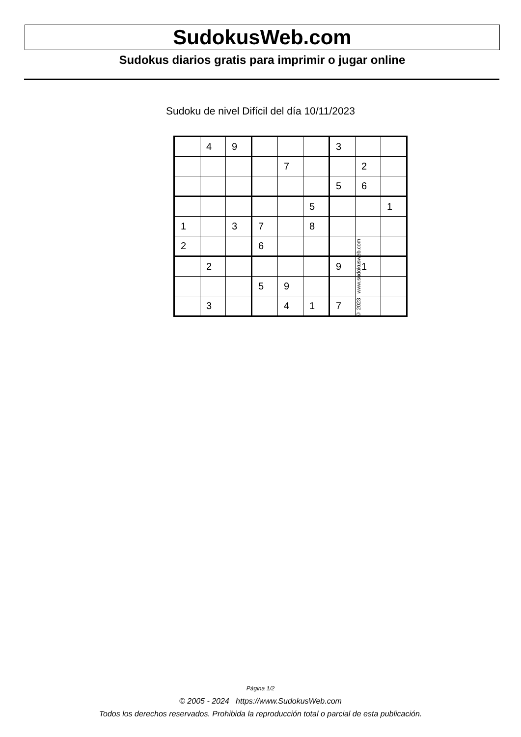SudokusWeb.com
Sudokus diarios gratis para imprimir o jugar online
Sudoku de nivel Difícil del día 10/11/2023
| | 4 | 9 | | | | 3 | | |
| | | | | 7 | | | 2 | |
| | | | | | | 5 | 6 | |
| | | | | | 5 | | | 1 |
| 1 | | 3 | 7 | | 8 | | | |
| 2 | | | 6 | | | | | |
| | 2 | | | | | 9 | 1 | |
| | | | 5 | 9 | | | | |
| | 3 | | | 4 | 1 | 7 | | |
© 2023 www.sudokusweb.com
Página 1/2
© 2005 - 2024 https://www.SudokusWeb.com
Todos los derechos reservados. Prohibida la reproducción total o parcial de esta publicación.